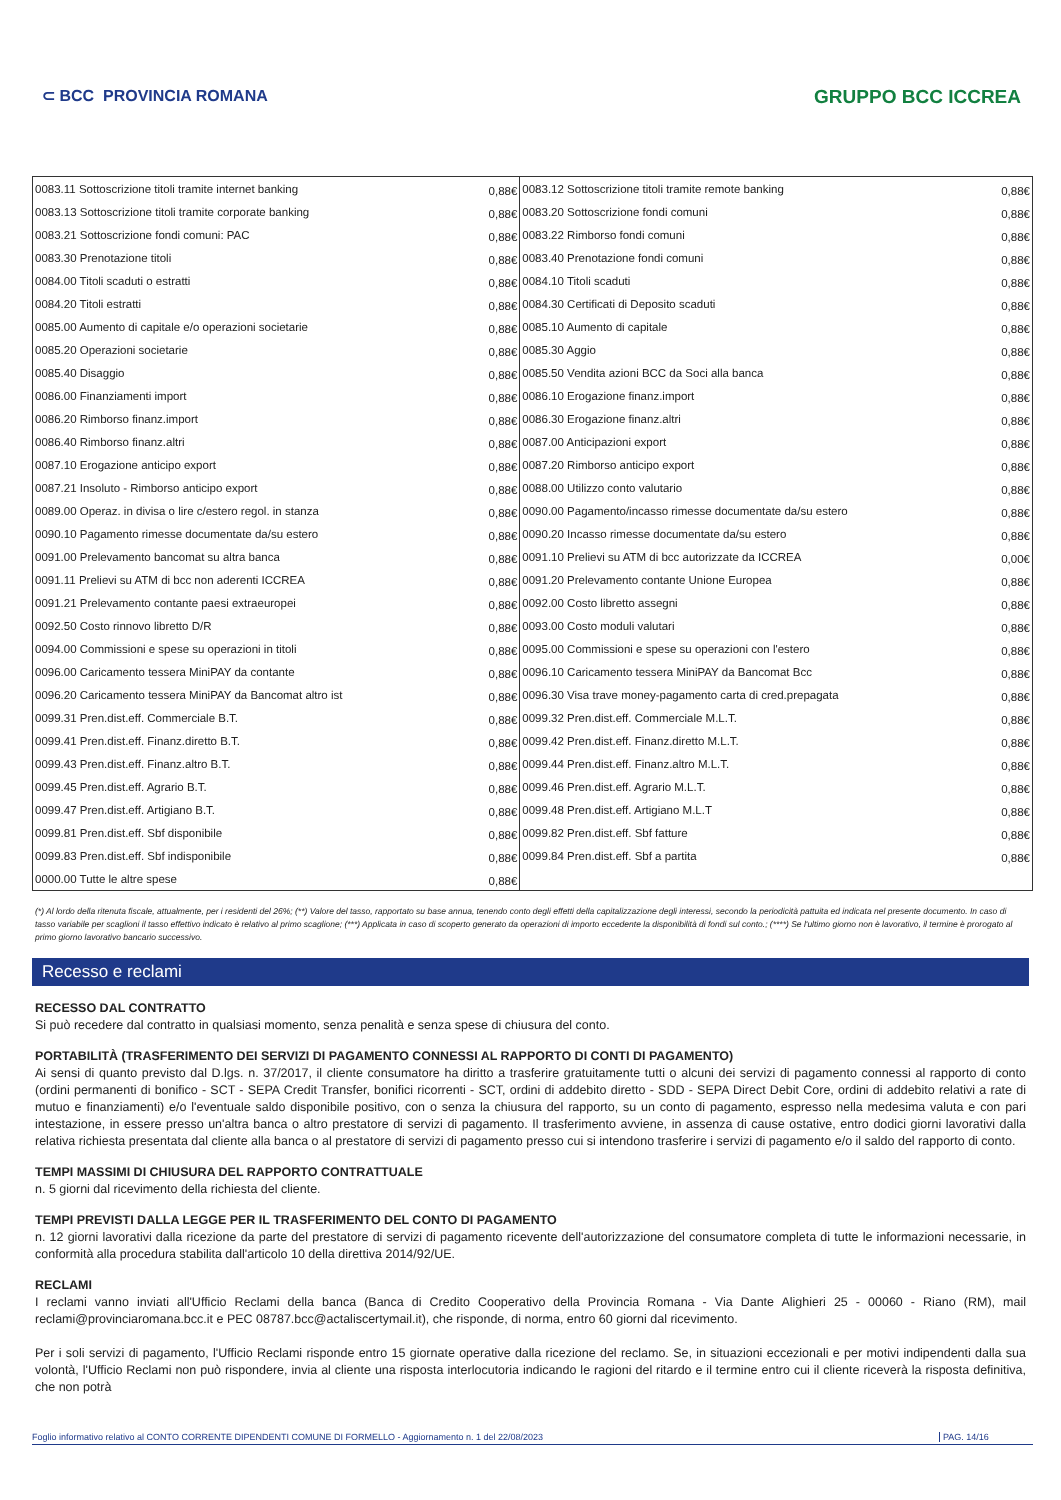⊂ BCC PROVINCIA ROMANA GRUPPO BCC ICCREA
| 0083.11 Sottoscrizione titoli tramite internet banking | 0,88€ | 0083.12 Sottoscrizione titoli tramite remote banking | 0,88€ |
| 0083.13 Sottoscrizione titoli tramite corporate banking | 0,88€ | 0083.20 Sottoscrizione fondi comuni | 0,88€ |
| 0083.21 Sottoscrizione fondi comuni: PAC | 0,88€ | 0083.22 Rimborso fondi comuni | 0,88€ |
| 0083.30 Prenotazione titoli | 0,88€ | 0083.40 Prenotazione fondi comuni | 0,88€ |
| 0084.00 Titoli scaduti o estratti | 0,88€ | 0084.10 Titoli scaduti | 0,88€ |
| 0084.20 Titoli estratti | 0,88€ | 0084.30 Certificati di Deposito scaduti | 0,88€ |
| 0085.00 Aumento di capitale e/o operazioni societarie | 0,88€ | 0085.10 Aumento di capitale | 0,88€ |
| 0085.20 Operazioni societarie | 0,88€ | 0085.30 Aggio | 0,88€ |
| 0085.40 Disaggio | 0,88€ | 0085.50 Vendita azioni BCC da Soci alla banca | 0,88€ |
| 0086.00 Finanziamenti import | 0,88€ | 0086.10 Erogazione finanz.import | 0,88€ |
| 0086.20 Rimborso finanz.import | 0,88€ | 0086.30 Erogazione finanz.altri | 0,88€ |
| 0086.40 Rimborso finanz.altri | 0,88€ | 0087.00 Anticipazioni export | 0,88€ |
| 0087.10 Erogazione anticipo export | 0,88€ | 0087.20 Rimborso anticipo export | 0,88€ |
| 0087.21 Insoluto - Rimborso anticipo export | 0,88€ | 0088.00 Utilizzo conto valutario | 0,88€ |
| 0089.00 Operaz. in divisa o lire c/estero regol. in stanza | 0,88€ | 0090.00 Pagamento/incasso rimesse documentate da/su estero | 0,88€ |
| 0090.10 Pagamento rimesse documentate da/su estero | 0,88€ | 0090.20 Incasso rimesse documentate da/su estero | 0,88€ |
| 0091.00 Prelevamento bancomat su altra banca | 0,88€ | 0091.10 Prelievi su ATM di bcc autorizzate da ICCREA | 0,00€ |
| 0091.11 Prelievi su ATM di bcc non aderenti ICCREA | 0,88€ | 0091.20 Prelevamento contante Unione Europea | 0,88€ |
| 0091.21 Prelevamento contante paesi extraeuropei | 0,88€ | 0092.00 Costo libretto assegni | 0,88€ |
| 0092.50 Costo rinnovo libretto D/R | 0,88€ | 0093.00 Costo moduli valutari | 0,88€ |
| 0094.00 Commissioni e spese su operazioni in titoli | 0,88€ | 0095.00 Commissioni e spese su operazioni con l'estero | 0,88€ |
| 0096.00 Caricamento tessera MiniPAY da contante | 0,88€ | 0096.10 Caricamento tessera MiniPAY da Bancomat Bcc | 0,88€ |
| 0096.20 Caricamento tessera MiniPAY da Bancomat altro ist | 0,88€ | 0096.30 Visa trave money-pagamento carta di cred.prepagata | 0,88€ |
| 0099.31 Pren.dist.eff. Commerciale B.T. | 0,88€ | 0099.32 Pren.dist.eff. Commerciale M.L.T. | 0,88€ |
| 0099.41 Pren.dist.eff. Finanz.diretto B.T. | 0,88€ | 0099.42 Pren.dist.eff. Finanz.diretto M.L.T. | 0,88€ |
| 0099.43 Pren.dist.eff. Finanz.altro B.T. | 0,88€ | 0099.44 Pren.dist.eff. Finanz.altro M.L.T. | 0,88€ |
| 0099.45 Pren.dist.eff. Agrario B.T. | 0,88€ | 0099.46 Pren.dist.eff. Agrario M.L.T. | 0,88€ |
| 0099.47 Pren.dist.eff. Artigiano B.T. | 0,88€ | 0099.48 Pren.dist.eff. Artigiano M.L.T | 0,88€ |
| 0099.81 Pren.dist.eff. Sbf disponibile | 0,88€ | 0099.82 Pren.dist.eff. Sbf fatture | 0,88€ |
| 0099.83 Pren.dist.eff. Sbf indisponibile | 0,88€ | 0099.84 Pren.dist.eff. Sbf a partita | 0,88€ |
| 0000.00 Tutte le altre spese | 0,88€ | | |
(*) Al lordo della ritenuta fiscale, attualmente, per i residenti del 26%; (**) Valore del tasso, rapportato su base annua, tenendo conto degli effetti della capitalizzazione degli interessi, secondo la periodicità pattuita ed indicata nel presente documento. In caso di tasso variabile per scaglioni il tasso effettivo indicato è relativo al primo scaglione; (***) Applicata in caso di scoperto generato da operazioni di importo eccedente la disponibilità di fondi sul conto.; (****) Se l'ultimo giorno non è lavorativo, il termine è prorogato al primo giorno lavorativo bancario successivo.
Recesso e reclami
RECESSO DAL CONTRATTO
Si può recedere dal contratto in qualsiasi momento, senza penalità e senza spese di chiusura del conto.
PORTABILITÀ (TRASFERIMENTO DEI SERVIZI DI PAGAMENTO CONNESSI AL RAPPORTO DI CONTI DI PAGAMENTO)
Ai sensi di quanto previsto dal D.lgs. n. 37/2017, il cliente consumatore ha diritto a trasferire gratuitamente tutti o alcuni dei servizi di pagamento connessi al rapporto di conto (ordini permanenti di bonifico - SCT - SEPA Credit Transfer, bonifici ricorrenti - SCT, ordini di addebito diretto - SDD - SEPA Direct Debit Core, ordini di addebito relativi a rate di mutuo e finanziamenti) e/o l'eventuale saldo disponibile positivo, con o senza la chiusura del rapporto, su un conto di pagamento, espresso nella medesima valuta e con pari intestazione, in essere presso un'altra banca o altro prestatore di servizi di pagamento. Il trasferimento avviene, in assenza di cause ostative, entro dodici giorni lavorativi dalla relativa richiesta presentata dal cliente alla banca o al prestatore di servizi di pagamento presso cui si intendono trasferire i servizi di pagamento e/o il saldo del rapporto di conto.
TEMPI MASSIMI DI CHIUSURA DEL RAPPORTO CONTRATTUALE
n. 5 giorni dal ricevimento della richiesta del cliente.
TEMPI PREVISTI DALLA LEGGE PER IL TRASFERIMENTO DEL CONTO DI PAGAMENTO
n. 12 giorni lavorativi dalla ricezione da parte del prestatore di servizi di pagamento ricevente dell'autorizzazione del consumatore completa di tutte le informazioni necessarie, in conformità alla procedura stabilita dall'articolo 10 della direttiva 2014/92/UE.
RECLAMI
I reclami vanno inviati all'Ufficio Reclami della banca (Banca di Credito Cooperativo della Provincia Romana - Via Dante Alighieri 25 - 00060 - Riano (RM), mail reclami@provinciaromana.bcc.it e PEC 08787.bcc@actaliscertymail.it), che risponde, di norma, entro 60 giorni dal ricevimento.
Per i soli servizi di pagamento, l'Ufficio Reclami risponde entro 15 giornate operative dalla ricezione del reclamo. Se, in situazioni eccezionali e per motivi indipendenti dalla sua volontà, l'Ufficio Reclami non può rispondere, invia al cliente una risposta interlocutoria indicando le ragioni del ritardo e il termine entro cui il cliente riceverà la risposta definitiva, che non potrà
Foglio informativo relativo al CONTO CORRENTE DIPENDENTI COMUNE DI FORMELLO - Aggiornamento n. 1 del 22/08/2023 PAG. 14/16